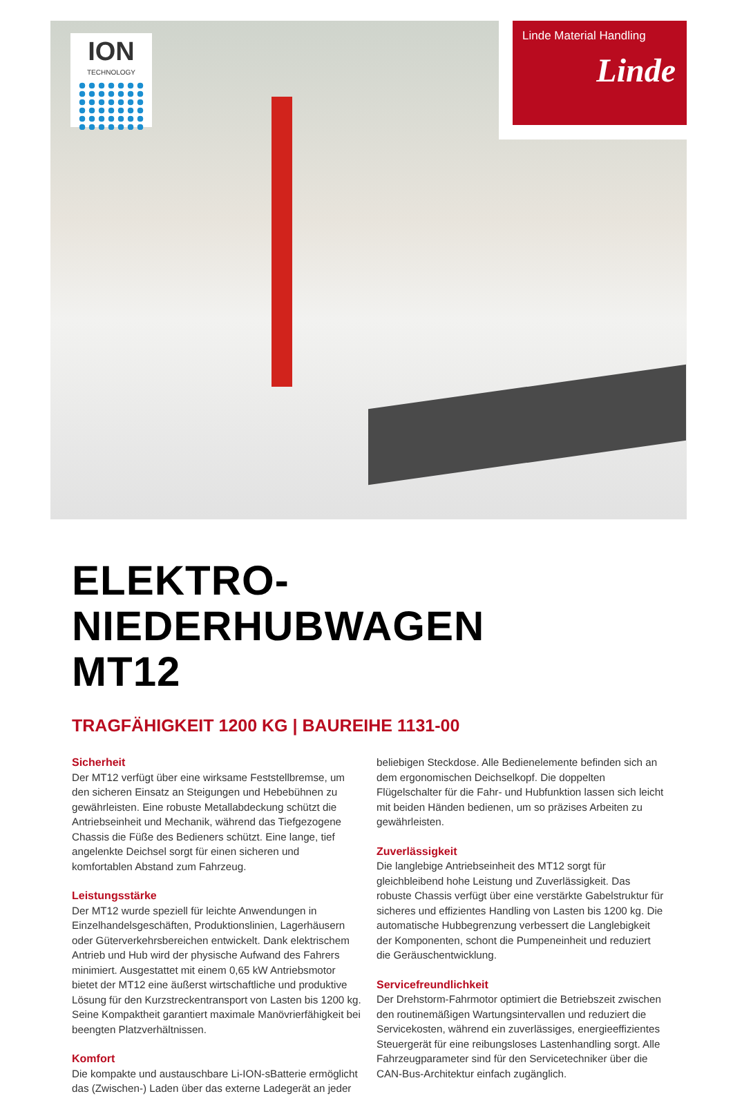ION
TECHNOLOGY
Linde Material Handling
Linde
ELEKTRO-NIEDERHUBWAGEN
MT12
TRAGFÄHIGKEIT 1200 KG | BAUREIHE 1131-00
Sicherheit
Der MT12 verfügt über eine wirksame Feststellbremse, um den sicheren Einsatz an Steigungen und Hebebühnen zu gewährleisten. Eine robuste Metallabdeckung schützt die Antriebseinheit und Mechanik, während das Tiefgezogene Chassis die Füße des Bedieners schützt. Eine lange, tief angelenkte Deichsel sorgt für einen sicheren und komfortablen Abstand zum Fahrzeug.
Leistungsstärke
Der MT12 wurde speziell für leichte Anwendungen in Einzelhandelsgeschäften, Produktionslinien, Lagerhäusern oder Güterverkehrsbereichen entwickelt. Dank elektrischem Antrieb und Hub wird der physische Aufwand des Fahrers minimiert. Ausgestattet mit einem 0,65 kW Antriebsmotor bietet der MT12 eine äußerst wirtschaftliche und produktive Lösung für den Kurzstreckentransport von Lasten bis 1200 kg. Seine Kompaktheit garantiert maximale Manövrierfähigkeit bei beengten Platzverhältnissen.
Komfort
Die kompakte und austauschbare Li-ION-sBatterie ermöglicht das (Zwischen-) Laden über das externe Ladegerät an jeder beliebigen Steckdose. Alle Bedienelemente befinden sich an dem ergonomischen Deichselkopf. Die doppelten Flügelschalter für die Fahr- und Hubfunktion lassen sich leicht mit beiden Händen bedienen, um so präzises Arbeiten zu gewährleisten.
Zuverlässigkeit
Die langlebige Antriebseinheit des MT12 sorgt für gleichbleibend hohe Leistung und Zuverlässigkeit. Das robuste Chassis verfügt über eine verstärkte Gabelstruktur für sicheres und effizientes Handling von Lasten bis 1200 kg. Die automatische Hubbegrenzung verbessert die Langlebigkeit der Komponenten, schont die Pumpeneinheit und reduziert die Geräuschentwicklung.
Servicefreundlichkeit
Der Drehstorm-Fahrmotor optimiert die Betriebszeit zwischen den routinemäßigen Wartungsintervallen und reduziert die Servicekosten, während ein zuverlässiges, energieeffizientes Steuergerät für eine reibungsloses Lastenhandling sorgt. Alle Fahrzeugparameter sind für den Servicetechniker über die CAN-Bus-Architektur einfach zugänglich.